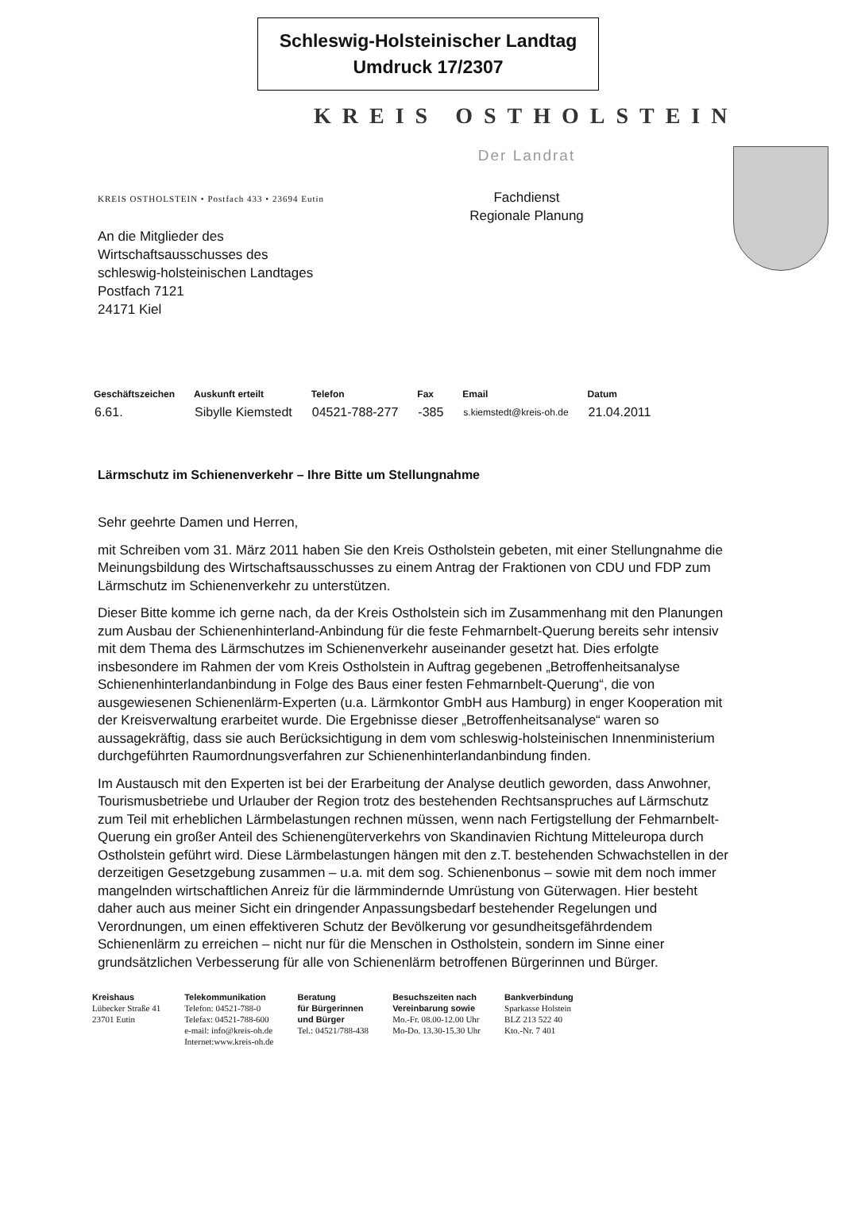Schleswig-Holsteinischer Landtag
Umdruck 17/2307
KREIS OSTHOLSTEIN
KREIS OSTHOLSTEIN • Postfach 433 • 23694 Eutin
An die Mitglieder des
Wirtschaftsausschusses des
schleswig-holsteinischen Landtages
Postfach 7121
24171 Kiel
Der Landrat
Fachdienst
Regionale Planung
| Geschäftszeichen | Auskunft erteilt | Telefon | Fax | Email | Datum |
| --- | --- | --- | --- | --- | --- |
| 6.61. | Sibylle Kiemstedt | 04521-788-277 | -385 | s.kiemstedt@kreis-oh.de | 21.04.2011 |
Lärmschutz im Schienenverkehr – Ihre Bitte um Stellungnahme
Sehr geehrte Damen und Herren,
mit Schreiben vom 31. März 2011 haben Sie den Kreis Ostholstein gebeten, mit einer Stellungnahme die Meinungsbildung des Wirtschaftsausschusses zu einem Antrag der Fraktionen von CDU und FDP zum Lärmschutz im Schienenverkehr zu unterstützen.
Dieser Bitte komme ich gerne nach, da der Kreis Ostholstein sich im Zusammenhang mit den Planungen zum Ausbau der Schienenhinterland-Anbindung für die feste Fehmarnbelt-Querung bereits sehr intensiv mit dem Thema des Lärmschutzes im Schienenverkehr auseinander gesetzt hat. Dies erfolgte insbesondere im Rahmen der vom Kreis Ostholstein in Auftrag gegebenen „Betroffenheitsanalyse Schienenhinterlandanbindung in Folge des Baus einer festen Fehmarnbelt-Querung“, die von ausgewiesenen Schienenlärm-Experten (u.a. Lärmkontor GmbH aus Hamburg) in enger Kooperation mit der Kreisverwaltung erarbeitet wurde. Die Ergebnisse dieser „Betroffenheitsanalyse“ waren so aussagekräftig, dass sie auch Berücksichtigung in dem vom schleswig-holsteinischen Innenministerium durchgeführten Raumordnungsverfahren zur Schienenhinterlandanbindung finden.
Im Austausch mit den Experten ist bei der Erarbeitung der Analyse deutlich geworden, dass Anwohner, Tourismusbetriebe und Urlauber der Region trotz des bestehenden Rechtsanspruches auf Lärmschutz zum Teil mit erheblichen Lärmbelastungen rechnen müssen, wenn nach Fertigstellung der Fehmarnbelt-Querung ein großer Anteil des Schienengüterverkehrs von Skandinavien Richtung Mitteleuropa durch Ostholstein geführt wird. Diese Lärmbelastungen hängen mit den z.T. bestehenden Schwachstellen in der derzeitigen Gesetzgebung zusammen – u.a. mit dem sog. Schienenbonus – sowie mit dem noch immer mangelnden wirtschaftlichen Anreiz für die lärmmindernde Umrüstung von Güterwagen. Hier besteht daher auch aus meiner Sicht ein dringender Anpassungsbedarf bestehender Regelungen und Verordnungen, um einen effektiveren Schutz der Bevölkerung vor gesundheitsgefährdendem Schienenlärm zu erreichen – nicht nur für die Menschen in Ostholstein, sondern im Sinne einer grundsätzlichen Verbesserung für alle von Schienenlärm betroffenen Bürgerinnen und Bürger.
Kreishaus
Lübecker Straße 41
23701 Eutin
Telekommunikation
Telefon: 04521-788-0
Telefax: 04521-788-600
e-mail: info@kreis-oh.de
Internet:www.kreis-oh.de
Beratung
für Bürgerinnen
und Bürger
Tel.: 04521/788-438
Besuchszeiten nach
Vereinbarung sowie
Mo.-Fr. 08.00-12.00 Uhr
Mo-Do. 13.30-15.30 Uhr
Bankverbindung
Sparkasse Holstein
BLZ 213 522 40
Kto.-Nr. 7 401